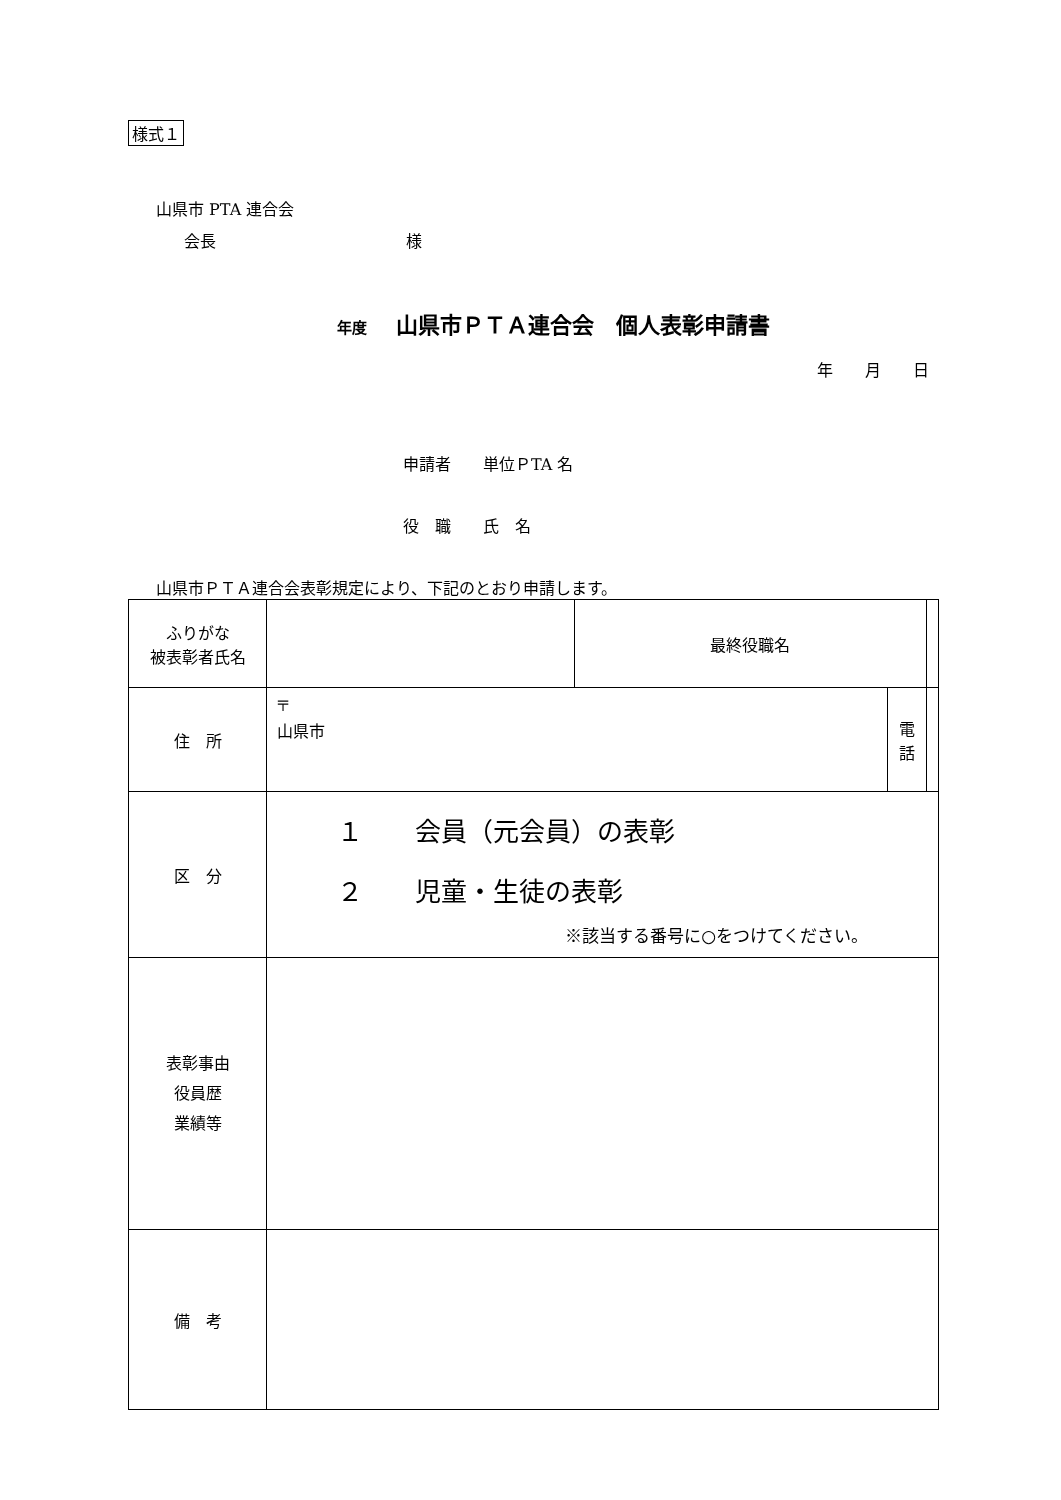様式１
山県市 PTA 連合会
会長 様
年度　 山県市ＰＴＡ連合会　個人表彰申請書
年　　月　　日
申請者　　単位ＰTA 名
役　職　　氏　名
山県市ＰＴＡ連合会表彰規定により、下記のとおり申請します。
| ふりがな 被表彰者氏名 | | 最終役職名 | | |
| 住 所 | 〒 山県市 | | 電 話 | |
| 区 分 | １ 会員（元会員）の表彰 ２ 児童・生徒の表彰 ※該当する番号に○をつけてください。 | | | |
| 表彰事由 役員歴 業績等 | | | | |
| 備 考 | | | | |